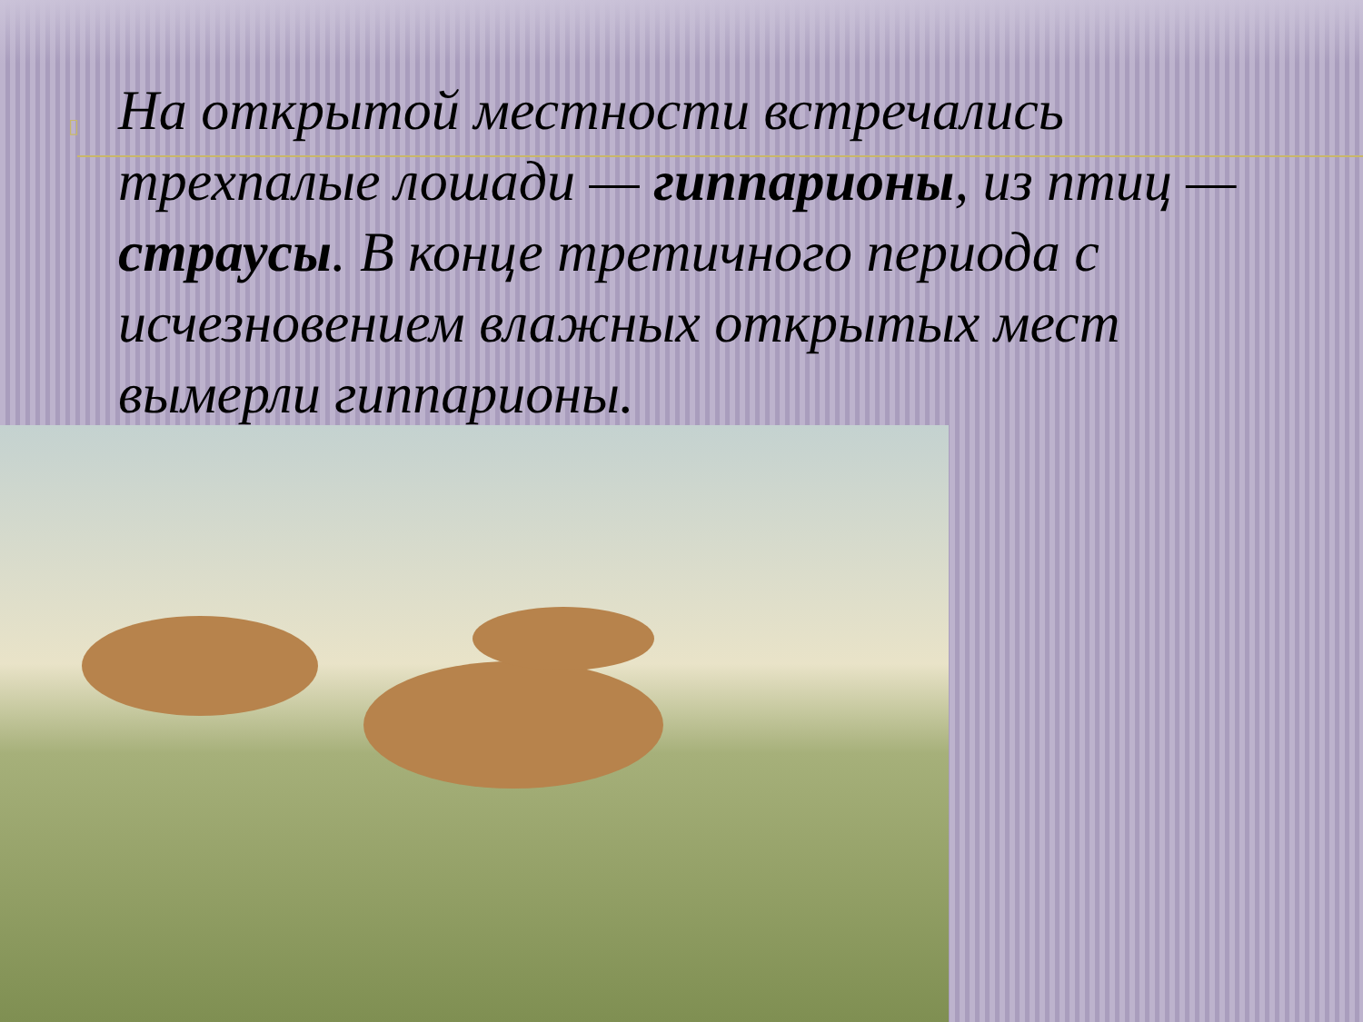▯ На открытой местности встречались трехпалые лошади — гиппарионы, из птиц — страусы. В конце третичного периода с исчезновением влажных открытых мест вымерли гиппарионы.